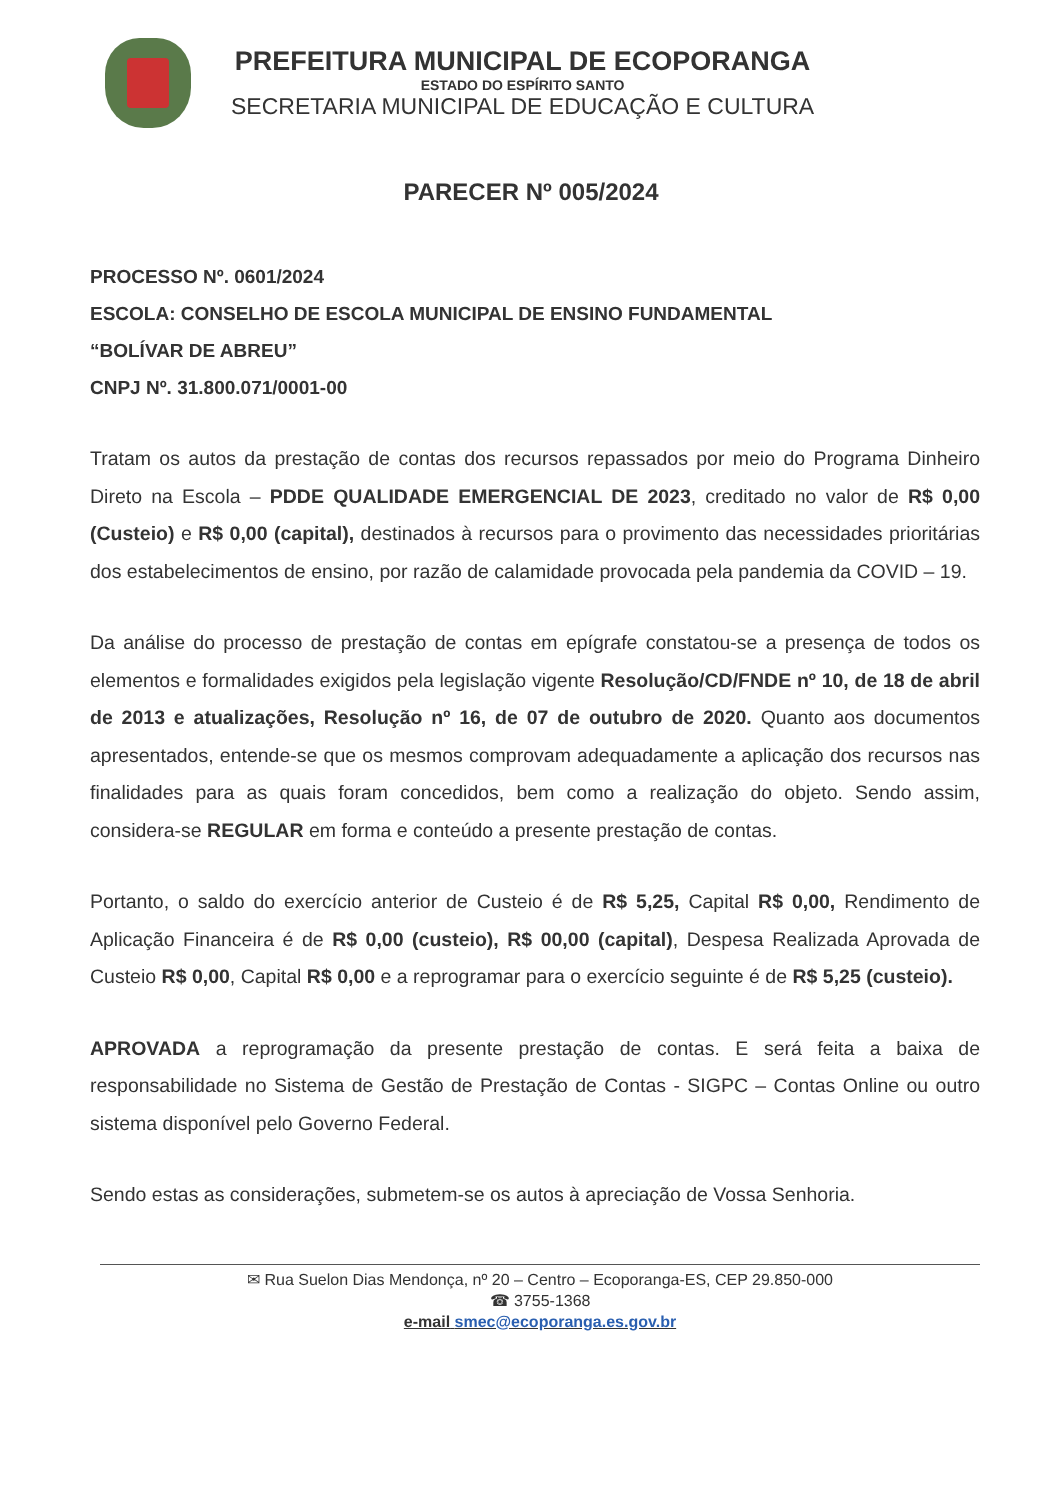PREFEITURA MUNICIPAL DE ECOPORANGA
ESTADO DO ESPÍRITO SANTO
SECRETARIA MUNICIPAL DE EDUCAÇÃO E CULTURA
PARECER Nº 005/2024
PROCESSO Nº. 0601/2024
ESCOLA: CONSELHO DE ESCOLA MUNICIPAL DE ENSINO FUNDAMENTAL
“BOLÍVAR DE ABREU”
CNPJ Nº. 31.800.071/0001-00
Tratam os autos da prestação de contas dos recursos repassados por meio do Programa Dinheiro Direto na Escola – PDDE QUALIDADE EMERGENCIAL DE 2023, creditado no valor de R$ 0,00 (Custeio) e R$ 0,00 (capital), destinados à recursos para o provimento das necessidades prioritárias dos estabelecimentos de ensino, por razão de calamidade provocada pela pandemia da COVID – 19.
Da análise do processo de prestação de contas em epígrafe constatou-se a presença de todos os elementos e formalidades exigidos pela legislação vigente Resolução/CD/FNDE nº 10, de 18 de abril de 2013 e atualizações, Resolução nº 16, de 07 de outubro de 2020. Quanto aos documentos apresentados, entende-se que os mesmos comprovam adequadamente a aplicação dos recursos nas finalidades para as quais foram concedidos, bem como a realização do objeto. Sendo assim, considera-se REGULAR em forma e conteúdo a presente prestação de contas.
Portanto, o saldo do exercício anterior de Custeio é de R$ 5,25, Capital R$ 0,00, Rendimento de Aplicação Financeira é de R$ 0,00 (custeio), R$ 00,00 (capital), Despesa Realizada Aprovada de Custeio R$ 0,00, Capital R$ 0,00 e a reprogramar para o exercício seguinte é de R$ 5,25 (custeio).
APROVADA a reprogramação da presente prestação de contas. E será feita a baixa de responsabilidade no Sistema de Gestão de Prestação de Contas - SIGPC – Contas Online ou outro sistema disponível pelo Governo Federal.
Sendo estas as considerações, submetem-se os autos à apreciação de Vossa Senhoria.
✉ Rua Suelon Dias Mendonça, nº 20 – Centro – Ecoporanga-ES, CEP 29.850-000
☎ 3755-1368
e-mail smec@ecoporanga.es.gov.br